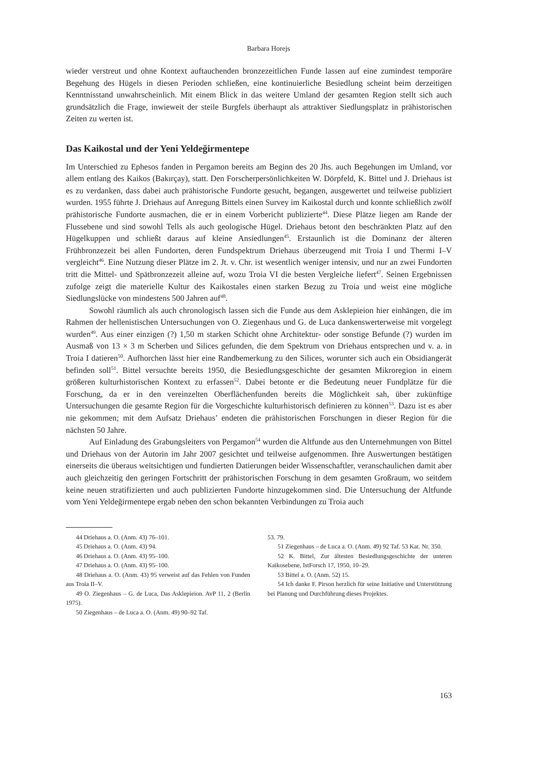Barbara Horejs
wieder verstreut und ohne Kontext auftauchenden bronzezeitlichen Funde lassen auf eine zumindest temporäre Begehung des Hügels in diesen Perioden schließen, eine kontinuierliche Besiedlung scheint beim derzeitigen Kenntnisstand unwahrscheinlich. Mit einem Blick in das weitere Umland der gesamten Region stellt sich auch grundsätzlich die Frage, inwieweit der steile Burgfels überhaupt als attraktiver Siedlungsplatz in prähistorischen Zeiten zu werten ist.
Das Kaikostal und der Yeni Yeldeğirmentepe
Im Unterschied zu Ephesos fanden in Pergamon bereits am Beginn des 20 Jhs. auch Begehungen im Umland, vor allem entlang des Kaikos (Bakırçay), statt. Den Forscherpersönlichkeiten W. Dörpfeld, K. Bittel und J. Driehaus ist es zu verdanken, dass dabei auch prähistorische Fundorte gesucht, begangen, ausgewertet und teilweise publiziert wurden. 1955 führte J. Driehaus auf Anregung Bittels einen Survey im Kaikostal durch und konnte schließlich zwölf prähistorische Fundorte ausmachen, die er in einem Vorbericht publizierte<sup>44</sup>. Diese Plätze liegen am Rande der Flussebene und sind sowohl Tells als auch geologische Hügel. Driehaus betont den beschränkten Platz auf den Hügelkuppen und schließt daraus auf kleine Ansiedlungen<sup>45</sup>. Erstaunlich ist die Dominanz der älteren Frühbronzezeit bei allen Fundorten, deren Fundspektrum Driehaus überzeugend mit Troia I und Thermi I–V vergleicht<sup>46</sup>. Eine Nutzung dieser Plätze im 2. Jt. v. Chr. ist wesentlich weniger intensiv, und nur an zwei Fundorten tritt die Mittel- und Spätbronzezeit alleine auf, wozu Troia VI die besten Vergleiche liefert<sup>47</sup>. Seinen Ergebnissen zufolge zeigt die materielle Kultur des Kaikostales einen starken Bezug zu Troia und weist eine mögliche Siedlungslücke von mindestens 500 Jahren auf<sup>48</sup>.
Sowohl räumlich als auch chronologisch lassen sich die Funde aus dem Asklepieion hier einhängen, die im Rahmen der hellenistischen Untersuchungen von O. Ziegenhaus und G. de Luca dankenswerterweise mit vorgelegt wurden<sup>49</sup>. Aus einer einzigen (?) 1,50 m starken Schicht ohne Architektur- oder sonstige Befunde (?) wurden im Ausmaß von 13 × 3 m Scherben und Silices gefunden, die dem Spektrum von Driehaus entsprechen und v. a. in Troia I datieren<sup>50</sup>. Aufhorchen lässt hier eine Randbemerkung zu den Silices, worunter sich auch ein Obsidiangerät befinden soll<sup>51</sup>. Bittel versuchte bereits 1950, die Besiedlungsgeschichte der gesamten Mikroregion in einem größeren kulturhistorischen Kontext zu erfassen<sup>52</sup>. Dabei betonte er die Bedeutung neuer Fundplätze für die Forschung, da er in den vereinzelten Oberflächenfunden bereits die Möglichkeit sah, über zukünftige Untersuchungen die gesamte Region für die Vorgeschichte kulturhistorisch definieren zu können<sup>53</sup>. Dazu ist es aber nie gekommen; mit dem Aufsatz Driehaus’ endeten die prähistorischen Forschungen in dieser Region für die nächsten 50 Jahre.
Auf Einladung des Grabungsleiters von Pergamon<sup>54</sup> wurden die Altfunde aus den Unternehmungen von Bittel und Driehaus von der Autorin im Jahr 2007 gesichtet und teilweise aufgenommen. Ihre Auswertungen bestätigen einerseits die überaus weitsichtigen und fundierten Datierungen beider Wissenschaftler, veranschaulichen damit aber auch gleichzeitig den geringen Fortschritt der prähistorischen Forschung in dem gesamten Großraum, wo seitdem keine neuen stratifizierten und auch publizierten Fundorte hinzugekommen sind. Die Untersuchung der Altfunde vom Yeni Yeldeğirmentepe ergab neben den schon bekannten Verbindungen zu Troia auch
44 Driehaus a. O. (Anm. 43) 76–101.
45 Driehaus a. O. (Anm. 43) 94.
46 Driehaus a. O. (Anm. 43) 95–100.
47 Driehaus a. O. (Anm. 43) 95–100.
48 Driehaus a. O. (Anm. 43) 95 verweist auf das Fehlen von Funden aus Troia II–V.
49 O. Ziegenhaus – G. de Luca, Das Asklepieion. AvP 11, 2 (Berlin 1975).
50 Ziegenhaus – de Luca a. O. (Anm. 49) 90–92 Taf.
53. 79.
51 Ziegenhaus – de Luca a. O. (Anm. 49) 92 Taf. 53 Kat. Nr. 350.
52 K. Bittel, Zur ältesten Besiedlungsgeschichte der unteren Kaikosebene, IstForsch 17, 1950, 10–29.
53 Bittel a. O. (Anm. 52) 15.
54 Ich danke F. Pirson herzlich für seine Initiative und Unterstützung bei Planung und Durchführung dieses Projektes.
163